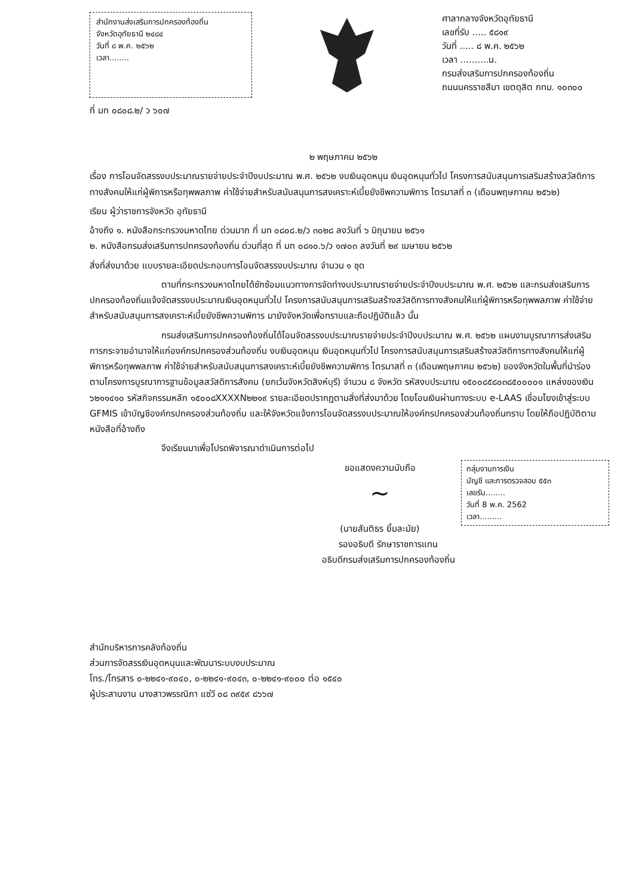สำนักงานส่งเสริมการปกครองท้องถิ่น
จังหวัดอุทัยธานี ๒๔๘๔
วันที่ ๘ พ.ค. ๒๕๖๒
เวลา........
ที่ มท ๐๘๐๘.๒/ ว ๖๐๗
ศาลากลางจังหวัดอุทัยธานี
เลขที่รับ ..... ๕๘๑๙
วันที่ ..... ๘ พ.ค. ๒๕๖๒
เวลา ..........น.
กรมส่งเสริมการปกครองท้องถิ่น
ถนนนครราชสีมา เขตดุสิต กทม. ๑๐๓๐๐
๒ พฤษภาคม ๒๕๖๒
เรื่อง การโอนจัดสรรงบประมาณรายจ่ายประจำปีงบประมาณ พ.ศ. ๒๕๖๒ งบเงินอุดหนุน เงินอุดหนุนทั่วไป โครงการสนับสนุนการเสริมสร้างสวัสดิการทางสังคมให้แก่ผู้พิการหรือทุพพลภาพ ค่าใช้จ่ายสำหรับสนับสนุนการสงเคราะห์เบี้ยยังชีพความพิการ ไตรมาสที่ ๓ (เดือนพฤษภาคม ๒๕๖๒)
เรียน ผู้ว่าราชการจังหวัด อุทัยธานี
อ้างถึง ๑. หนังสือกระทรวงมหาดไทย ด่วนมาก ที่ มท ๐๘๐๘.๒/ว ๓๐๒๘ ลงวันที่ ๖ มิถุนายน ๒๕๖๑
๒. หนังสือกรมส่งเสริมการปกครองท้องถิ่น ด่วนที่สุด ที่ มท ๐๘๑๐.๖/ว ๑๗๐๓ ลงวันที่ ๒๙ เมษายน ๒๕๖๒
สิ่งที่ส่งมาด้วย แบบรายละเอียดประกอบการโอนจัดสรรงบประมาณ จำนวน ๑ ชุด
ตามที่กระทรวงมหาดไทยได้ซักซ้อมแนวทางการจัดทำงบประมาณรายจ่ายประจำปีงบประมาณ พ.ศ. ๒๕๖๒ และกรมส่งเสริมการปกครองท้องถิ่นแจ้งจัดสรรงบประมาณเงินอุดหนุนทั่วไป โครงการสนับสนุนการเสริมสร้างสวัสดิการทางสังคมให้แก่ผู้พิการหรือทุพพลภาพ ค่าใช้จ่ายสำหรับสนับสนุนการสงเคราะห์เบี้ยยังชีพความพิการ มายังจังหวัดเพื่อทราบและถือปฏิบัติแล้ว นั้น
กรมส่งเสริมการปกครองท้องถิ่นได้โอนจัดสรรงบประมาณรายจ่ายประจำปีงบประมาณ พ.ศ. ๒๕๖๒ แผนงานบูรณาการส่งเสริมการกระจายอำนาจให้แก่องค์กรปกครองส่วนท้องถิ่น งบเงินอุดหนุน เงินอุดหนุนทั่วไป โครงการสนับสนุนการเสริมสร้างสวัสดิการทางสังคมให้แก่ผู้พิการหรือทุพพลภาพ ค่าใช้จ่ายสำหรับสนับสนุนการสงเคราะห์เบี้ยยังชีพความพิการ ไตรมาสที่ ๓ (เดือนพฤษภาคม ๒๕๖๒) ของจังหวัดในพื้นที่นำร่องตามโครงการบูรณาการฐานข้อมูลสวัสดิการสังคม (ยกเว้นจังหวัดสิงห์บุรี) จำนวน ๘ จังหวัด รหัสงบประมาณ ๑๕๐๐๘๕๘๐๓๘๕๐๐๐๐๑ แหล่งของเงิน ๖๒๑๑๔๑๐ รหัสกิจกรรมหลัก ๑๕๐๐๘XXXXN๒๒๑๙ รายละเอียดปรากฏตามสิ่งที่ส่งมาด้วย โดยโอนเงินผ่านทางระบบ e-LAAS เชื่อมโยงเข้าสู่ระบบ GFMIS เข้าบัญชีองค์กรปกครองส่วนท้องถิ่น และให้จังหวัดแจ้งการโอนจัดสรรงบประมาณให้องค์กรปกครองส่วนท้องถิ่นทราบ โดยให้ถือปฏิบัติตามหนังสือที่อ้างถึง
จึงเรียนมาเพื่อโปรดพิจารณาดำเนินการต่อไป
กลุ่มงานการเงิน
บัญชี และการตรวจสอบ ๕๕๓
เลขรับ........
วันที่ 8 พ.ค. 2562
เวลา.........
ขอแสดงความนับถือ
~
(นายสันติธร ยิ้มละมัย)
รองอธิบดี รักษาราชการแทน
อธิบดีกรมส่งเสริมการปกครองท้องถิ่น
สำนักบริหารการคลังท้องถิ่น
ส่วนการจัดสรรเงินอุดหนุนและพัฒนาระบบงบประมาณ
โทร./โทรสาร ๐-๒๒๔๑-๙๐๔๐, ๐-๒๒๔๑-๙๐๔๓, ๐-๒๒๔๑-๙๐๐๐ ต่อ ๑๕๔๐
ผู้ประสานงาน นางสาวพรรณิภา แซ่วี ๐๘ ๓๙๕๙ ๘๖๖๗